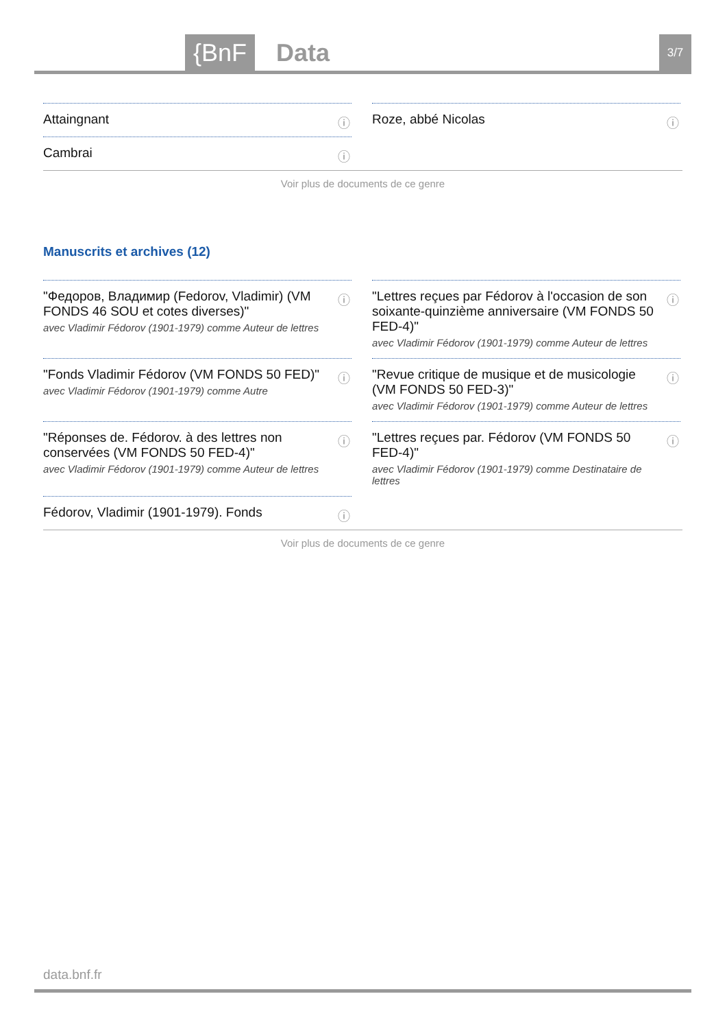{BnF Data 3/7
Attaingnant ⓘ
Roze, abbé Nicolas ⓘ
Cambrai ⓘ
Voir plus de documents de ce genre
Manuscrits et archives (12)
"Федоров, Владимир (Fedorov, Vladimir) (VM FONDS 46 SOU et cotes diverses)"
avec Vladimir Fédorov (1901-1979) comme Auteur de lettres
ⓘ
"Lettres reçues par Fédorov à l'occasion de son soixante-quinzième anniversaire (VM FONDS 50 FED-4)"
avec Vladimir Fédorov (1901-1979) comme Auteur de lettres
ⓘ
"Fonds Vladimir Fédorov (VM FONDS 50 FED)"
avec Vladimir Fédorov (1901-1979) comme Autre
ⓘ
"Revue critique de musique et de musicologie (VM FONDS 50 FED-3)"
avec Vladimir Fédorov (1901-1979) comme Auteur de lettres
ⓘ
"Réponses de. Fédorov. à des lettres non conservées (VM FONDS 50 FED-4)"
avec Vladimir Fédorov (1901-1979) comme Auteur de lettres
ⓘ
"Lettres reçues par. Fédorov (VM FONDS 50 FED-4)"
avec Vladimir Fédorov (1901-1979) comme Destinataire de lettres
ⓘ
Fédorov, Vladimir (1901-1979). Fonds ⓘ
Voir plus de documents de ce genre
data.bnf.fr